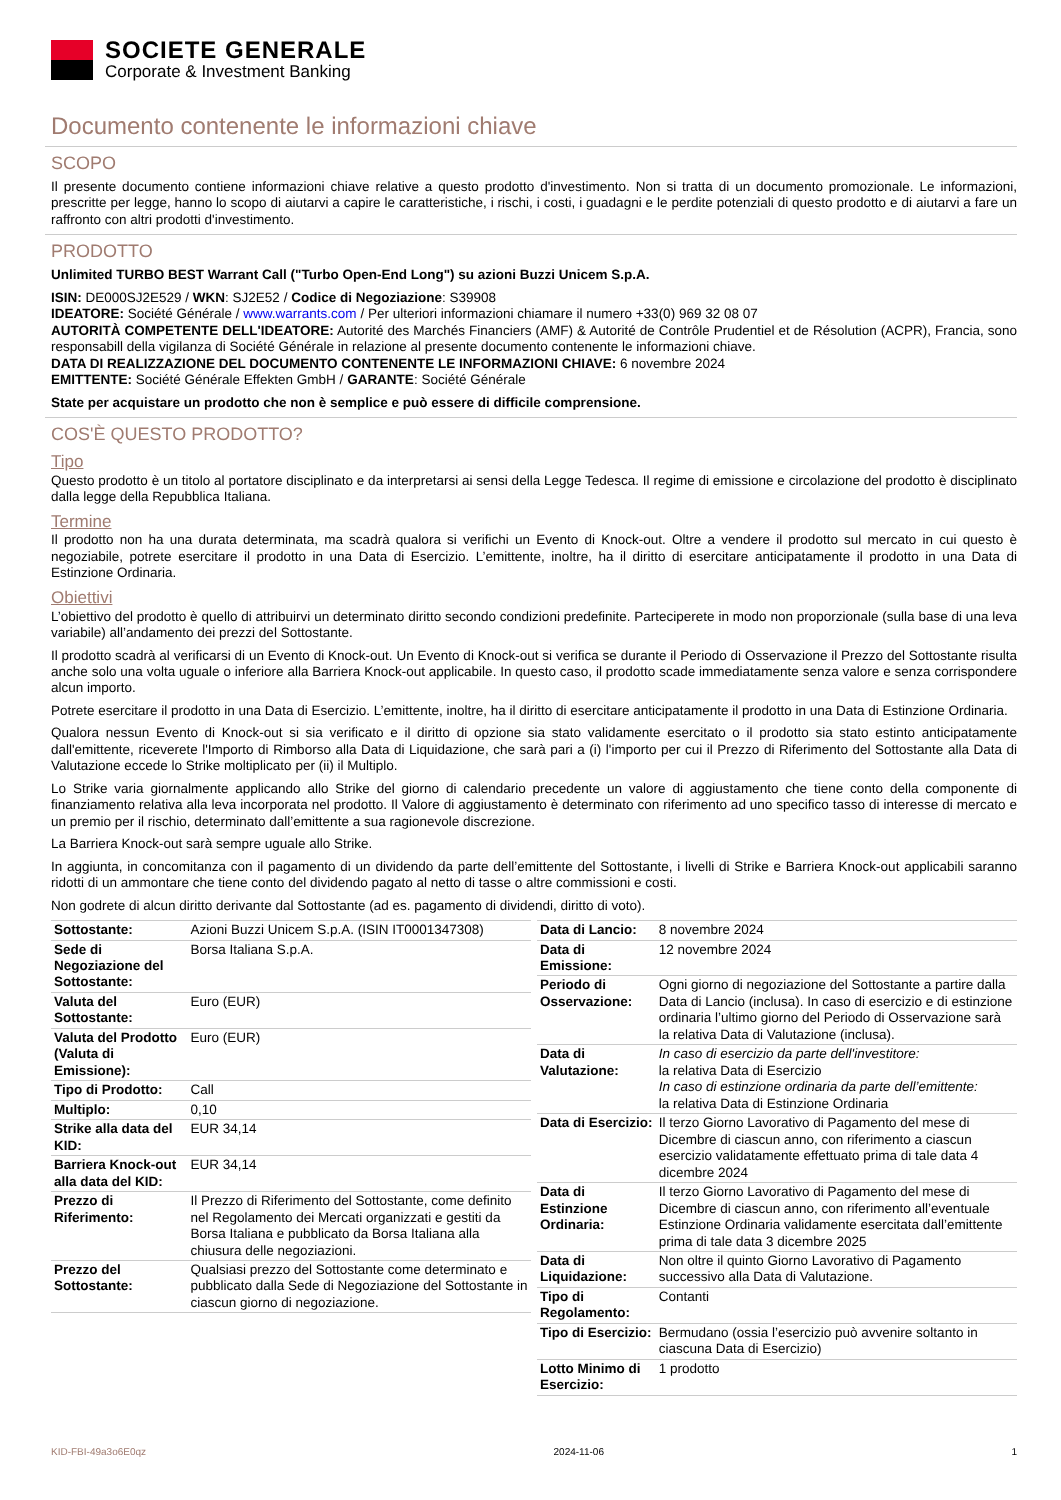SOCIETE GENERALE
Corporate & Investment Banking
Documento contenente le informazioni chiave
SCOPO
Il presente documento contiene informazioni chiave relative a questo prodotto d'investimento. Non si tratta di un documento promozionale. Le informazioni, prescritte per legge, hanno lo scopo di aiutarvi a capire le caratteristiche, i rischi, i costi, i guadagni e le perdite potenziali di questo prodotto e di aiutarvi a fare un raffronto con altri prodotti d'investimento.
PRODOTTO
Unlimited TURBO BEST Warrant Call ("Turbo Open-End Long") su azioni Buzzi Unicem S.p.A.
ISIN: DE000SJ2E529 / WKN: SJ2E52 / Codice di Negoziazione: S39908
IDEATORE: Société Générale / www.warrants.com / Per ulteriori informazioni chiamare il numero +33(0) 969 32 08 07
AUTORITÀ COMPETENTE DELL'IDEATORE: Autorité des Marchés Financiers (AMF) & Autorité de Contrôle Prudentiel et de Résolution (ACPR), Francia, sono responsabill della vigilanza di Société Générale in relazione al presente documento contenente le informazioni chiave.
DATA DI REALIZZAZIONE DEL DOCUMENTO CONTENENTE LE INFORMAZIONI CHIAVE: 6 novembre 2024
EMITTENTE: Société Générale Effekten GmbH / GARANTE: Société Générale
State per acquistare un prodotto che non è semplice e può essere di difficile comprensione.
COS'È QUESTO PRODOTTO?
Tipo
Questo prodotto è un titolo al portatore disciplinato e da interpretarsi ai sensi della Legge Tedesca. Il regime di emissione e circolazione del prodotto è disciplinato dalla legge della Repubblica Italiana.
Termine
Il prodotto non ha una durata determinata, ma scadrà qualora si verifichi un Evento di Knock-out. Oltre a vendere il prodotto sul mercato in cui questo è negoziabile, potrete esercitare il prodotto in una Data di Esercizio. L’emittente, inoltre, ha il diritto di esercitare anticipatamente il prodotto in una Data di Estinzione Ordinaria.
Obiettivi
L’obiettivo del prodotto è quello di attribuirvi un determinato diritto secondo condizioni predefinite. Parteciperete in modo non proporzionale (sulla base di una leva variabile) all’andamento dei prezzi del Sottostante.
Il prodotto scadrà al verificarsi di un Evento di Knock-out. Un Evento di Knock-out si verifica se durante il Periodo di Osservazione il Prezzo del Sottostante risulta anche solo una volta uguale o inferiore alla Barriera Knock-out applicabile. In questo caso, il prodotto scade immediatamente senza valore e senza corrispondere alcun importo.
Potrete esercitare il prodotto in una Data di Esercizio. L’emittente, inoltre, ha il diritto di esercitare anticipatamente il prodotto in una Data di Estinzione Ordinaria.
Qualora nessun Evento di Knock-out si sia verificato e il diritto di opzione sia stato validamente esercitato o il prodotto sia stato estinto anticipatamente dall'emittente, riceverete l'Importo di Rimborso alla Data di Liquidazione, che sarà pari a (i) l'importo per cui il Prezzo di Riferimento del Sottostante alla Data di Valutazione eccede lo Strike moltiplicato per (ii) il Multiplo.
Lo Strike varia giornalmente applicando allo Strike del giorno di calendario precedente un valore di aggiustamento che tiene conto della componente di finanziamento relativa alla leva incorporata nel prodotto. Il Valore di aggiustamento è determinato con riferimento ad uno specifico tasso di interesse di mercato e un premio per il rischio, determinato dall’emittente a sua ragionevole discrezione.
La Barriera Knock-out sarà sempre uguale allo Strike.
In aggiunta, in concomitanza con il pagamento di un dividendo da parte dell’emittente del Sottostante, i livelli di Strike e Barriera Knock-out applicabili saranno ridotti di un ammontare che tiene conto del dividendo pagato al netto di tasse o altre commissioni e costi.
Non godrete di alcun diritto derivante dal Sottostante (ad es. pagamento di dividendi, diritto di voto).
| Sottostante: | Azioni Buzzi Unicem S.p.A. (ISIN IT0001347308) |
| Sede di Negoziazione del Sottostante: | Borsa Italiana S.p.A. |
| Valuta del Sottostante: | Euro (EUR) |
| Valuta del Prodotto (Valuta di Emissione): | Euro (EUR) |
| Tipo di Prodotto: | Call |
| Multiplo: | 0,10 |
| Strike alla data del KID: | EUR 34,14 |
| Barriera Knock-out alla data del KID: | EUR 34,14 |
| Prezzo di Riferimento: | Il Prezzo di Riferimento del Sottostante, come definito nel Regolamento dei Mercati organizzati e gestiti da Borsa Italiana e pubblicato da Borsa Italiana alla chiusura delle negoziazioni. |
| Prezzo del Sottostante: | Qualsiasi prezzo del Sottostante come determinato e pubblicato dalla Sede di Negoziazione del Sottostante in ciascun giorno di negoziazione. |
| Data di Lancio: | 8 novembre 2024 |
| Data di Emissione: | 12 novembre 2024 |
| Periodo di Osservazione: | Ogni giorno di negoziazione del Sottostante a partire dalla Data di Lancio (inclusa). In caso di esercizio e di estinzione ordinaria l’ultimo giorno del Periodo di Osservazione sarà la relativa Data di Valutazione (inclusa). |
| Data di Valutazione: | In caso di esercizio da parte dell'investitore: la relativa Data di Esercizio In caso di estinzione ordinaria da parte dell’emittente: la relativa Data di Estinzione Ordinaria |
| Data di Esercizio: | Il terzo Giorno Lavorativo di Pagamento del mese di Dicembre di ciascun anno, con riferimento a ciascun esercizio validatamente effettuato prima di tale data 4 dicembre 2024 |
| Data di Estinzione Ordinaria: | Il terzo Giorno Lavorativo di Pagamento del mese di Dicembre di ciascun anno, con riferimento all’eventuale Estinzione Ordinaria validamente esercitata dall’emittente prima di tale data 3 dicembre 2025 |
| Data di Liquidazione: | Non oltre il quinto Giorno Lavorativo di Pagamento successivo alla Data di Valutazione. |
| Tipo di Regolamento: | Contanti |
| Tipo di Esercizio: | Bermudano (ossia l’esercizio può avvenire soltanto in ciascuna Data di Esercizio) |
| Lotto Minimo di Esercizio: | 1 prodotto |
KID-FBI-49a3o6E0qz 2024-11-06 1